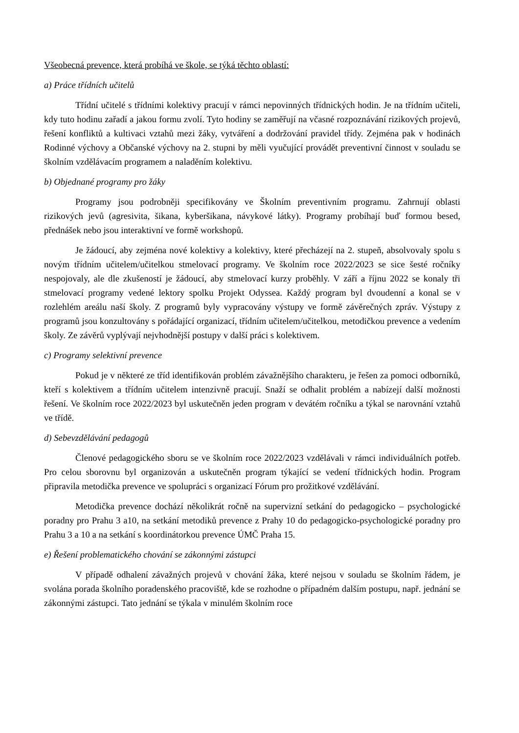Všeobecná prevence, která probíhá ve škole, se týká těchto oblastí:
a) Práce třídních učitelů
Třídní učitelé s třídními kolektivy pracují v rámci nepovinných třídnických hodin. Je na třídním učiteli, kdy tuto hodinu zařadí a jakou formu zvolí. Tyto hodiny se zaměřují na včasné rozpoznávání rizikových projevů, řešení konfliktů a kultivaci vztahů mezi žáky, vytváření a dodržování pravidel třídy. Zejména pak v hodinách Rodinné výchovy a Občanské výchovy na 2. stupni by měli vyučující provádět preventivní činnost v souladu se školním vzdělávacím programem a naladěním kolektivu.
b) Objednané programy pro žáky
Programy jsou podrobněji specifikovány ve Školním preventivním programu. Zahrnují oblasti rizikových jevů (agresivita, šikana, kyberšikana, návykové látky). Programy probíhají buď formou besed, přednášek nebo jsou interaktivní ve formě workshopů.
Je žádoucí, aby zejména nové kolektivy a kolektivy, které přecházejí na 2. stupeň, absolvovaly spolu s novým třídním učitelem/učitelkou stmelovací programy. Ve školním roce 2022/2023 se sice šesté ročníky nespojovaly, ale dle zkušeností je žádoucí, aby stmelovací kurzy proběhly. V září a říjnu 2022 se konaly tři stmelovací programy vedené lektory spolku Projekt Odyssea. Každý program byl dvoudenní a konal se v rozlehlém areálu naší školy. Z programů byly vypracovány výstupy ve formě závěrečných zpráv. Výstupy z programů jsou konzultovány s pořádající organizací, třídním učitelem/učitelkou, metodičkou prevence a vedením školy. Ze závěrů vyplývají nejvhodnější postupy v další práci s kolektivem.
c) Programy selektivní prevence
Pokud je v některé ze tříd identifikován problém závažnějšího charakteru, je řešen za pomoci odborníků, kteří s kolektivem a třídním učitelem intenzivně pracují. Snaží se odhalit problém a nabízejí další možnosti řešení. Ve školním roce 2022/2023 byl uskutečněn jeden program v devátém ročníku a týkal se narovnání vztahů ve třídě.
d) Sebevzdělávání pedagogů
Členové pedagogického sboru se ve školním roce 2022/2023 vzdělávali v rámci individuálních potřeb. Pro celou sborovnu byl organizován a uskutečněn program týkající se vedení třídnických hodin. Program připravila metodička prevence ve spolupráci s organizací Fórum pro prožitkové vzdělávání.
Metodička prevence dochází několikrát ročně na supervizní setkání do pedagogicko – psychologické poradny pro Prahu 3 a10, na setkání metodiků prevence z Prahy 10 do pedagogicko-psychologické poradny pro Prahu 3 a 10 a na setkání s koordinátorkou prevence ÚMČ Praha 15.
e) Řešení problematického chování se zákonnými zástupci
V případě odhalení závažných projevů v chování žáka, které nejsou v souladu se školním řádem, je svolána porada školního poradenského pracoviště, kde se rozhodne o případném dalším postupu, např. jednání se zákonnými zástupci. Tato jednání se týkala v minulém školním roce